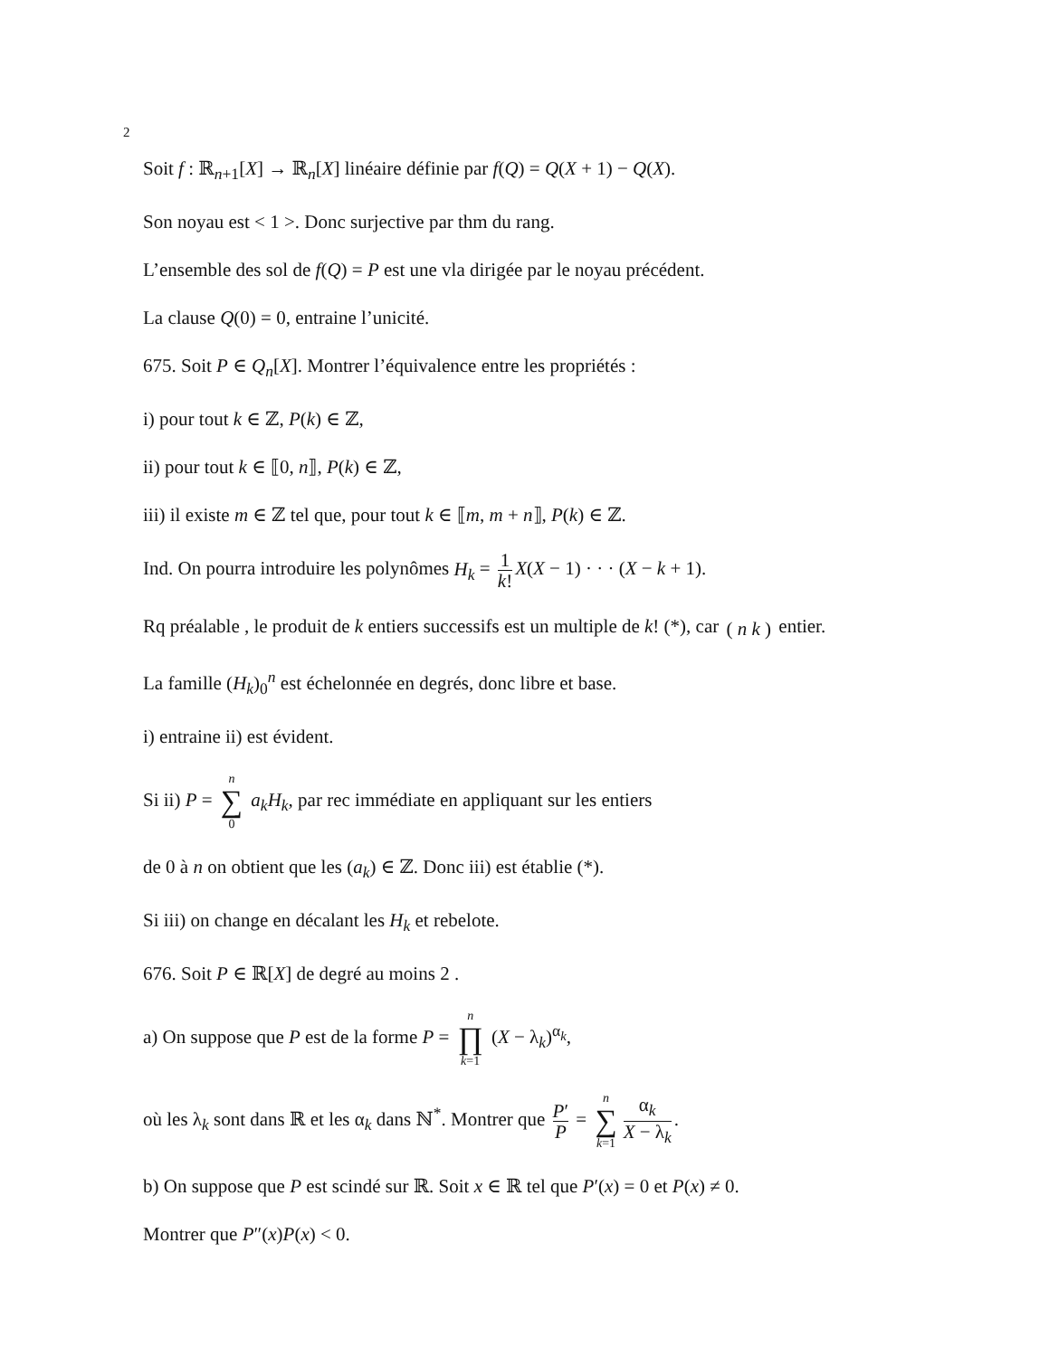2
Soit f : ℝ<sub>n+1</sub>[X] → ℝ<sub>n</sub>[X] linéaire définie par f(Q) = Q(X + 1) − Q(X).
Son noyau est < 1 >. Donc surjective par thm du rang.
L’ensemble des sol de f(Q) = P est une vla dirigée par le noyau précédent.
La clause Q(0) = 0, entraine l’unicité.
675. Soit P ∈ Q<sub>n</sub>[X]. Montrer l’équivalence entre les propriétés :
i) pour tout k ∈ ℤ, P(k) ∈ ℤ,
ii) pour tout k ∈ ⟦0, n⟧, P(k) ∈ ℤ,
iii) il existe m ∈ ℤ tel que, pour tout k ∈ ⟦m, m + n⟧, P(k) ∈ ℤ.
Ind. On pourra introduire les polynômes H<sub>k</sub> = 1 k! X(X − 1) · · · (X − k + 1).
Rq préalable , le produit de k entiers successifs est un multiple de k! (*), car ( n k ) entier.
La famille (H<sub>k</sub>)<sub>0</sub><sup>n</sup> est échelonnée en degrés, donc libre et base.
i) entraine ii) est évident.
Si ii) P = n ∑ 0 a<sub>k</sub>H<sub>k</sub>, par rec immédiate en appliquant sur les entiers
de 0 à n on obtient que les (a<sub>k</sub>) ∈ ℤ. Donc iii) est établie (*).
Si iii) on change en décalant les H<sub>k</sub> et rebelote.
676. Soit P ∈ ℝ[X] de degré au moins 2 .
a) On suppose que P est de la forme P = n ∏ k=1 (X − λ<sub>k</sub>)<sup>α<sub>k</sub></sup>,
où les λ<sub>k</sub> sont dans ℝ et les α<sub>k</sub> dans ℕ<sup>*</sup>. Montrer que P′ P = n ∑ k=1 α<sub>k</sub> X − λ<sub>k</sub>.
b) On suppose que P est scindé sur ℝ. Soit x ∈ ℝ tel que P′(x) = 0 et P(x) ≠ 0.
Montrer que P″(x)P(x) < 0.